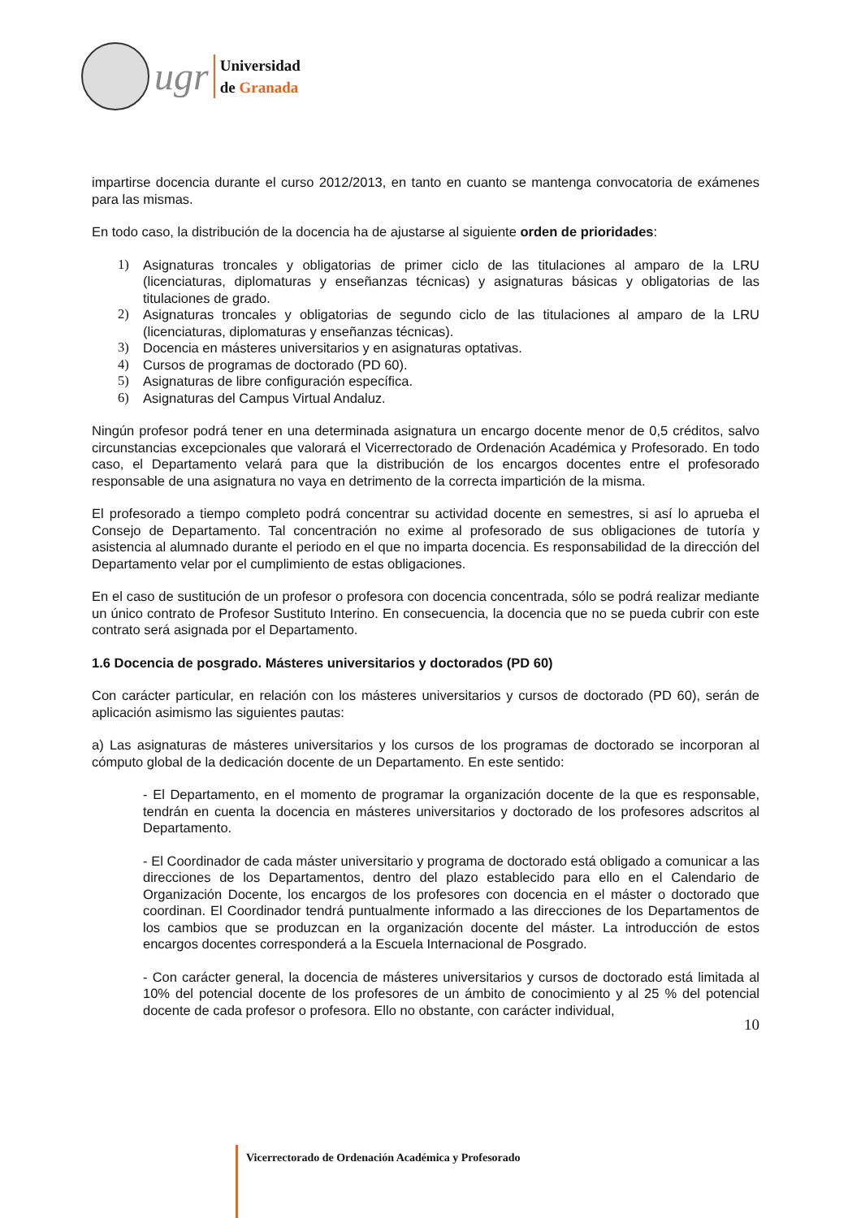ugr
Universidad
de Granada
impartirse docencia durante el curso 2012/2013, en tanto en cuanto se mantenga convocatoria de exámenes para las mismas.
En todo caso, la distribución de la docencia ha de ajustarse al siguiente orden de prioridades:
1) Asignaturas troncales y obligatorias de primer ciclo de las titulaciones al amparo de la LRU (licenciaturas, diplomaturas y enseñanzas técnicas) y asignaturas básicas y obligatorias de las titulaciones de grado.
2) Asignaturas troncales y obligatorias de segundo ciclo de las titulaciones al amparo de la LRU (licenciaturas, diplomaturas y enseñanzas técnicas).
3) Docencia en másteres universitarios y en asignaturas optativas.
4) Cursos de programas de doctorado (PD 60).
5) Asignaturas de libre configuración específica.
6) Asignaturas del Campus Virtual Andaluz.
Ningún profesor podrá tener en una determinada asignatura un encargo docente menor de 0,5 créditos, salvo circunstancias excepcionales que valorará el Vicerrectorado de Ordenación Académica y Profesorado. En todo caso, el Departamento velará para que la distribución de los encargos docentes entre el profesorado responsable de una asignatura no vaya en detrimento de la correcta impartición de la misma.
El profesorado a tiempo completo podrá concentrar su actividad docente en semestres, si así lo aprueba el Consejo de Departamento. Tal concentración no exime al profesorado de sus obligaciones de tutoría y asistencia al alumnado durante el periodo en el que no imparta docencia. Es responsabilidad de la dirección del Departamento velar por el cumplimiento de estas obligaciones.
En el caso de sustitución de un profesor o profesora con docencia concentrada, sólo se podrá realizar mediante un único contrato de Profesor Sustituto Interino. En consecuencia, la docencia que no se pueda cubrir con este contrato será asignada por el Departamento.
1.6 Docencia de posgrado. Másteres universitarios y doctorados (PD 60)
Con carácter particular, en relación con los másteres universitarios y cursos de doctorado (PD 60), serán de aplicación asimismo las siguientes pautas:
a) Las asignaturas de másteres universitarios y los cursos de los programas de doctorado se incorporan al cómputo global de la dedicación docente de un Departamento. En este sentido:
- El Departamento, en el momento de programar la organización docente de la que es responsable, tendrán en cuenta la docencia en másteres universitarios y doctorado de los profesores adscritos al Departamento.
- El Coordinador de cada máster universitario y programa de doctorado está obligado a comunicar a las direcciones de los Departamentos, dentro del plazo establecido para ello en el Calendario de Organización Docente, los encargos de los profesores con docencia en el máster o doctorado que coordinan. El Coordinador tendrá puntualmente informado a las direcciones de los Departamentos de los cambios que se produzcan en la organización docente del máster. La introducción de estos encargos docentes corresponderá a la Escuela Internacional de Posgrado.
- Con carácter general, la docencia de másteres universitarios y cursos de doctorado está limitada al 10% del potencial docente de los profesores de un ámbito de conocimiento y al 25 % del potencial docente de cada profesor o profesora. Ello no obstante, con carácter individual,
10
Vicerrectorado de Ordenación Académica y Profesorado